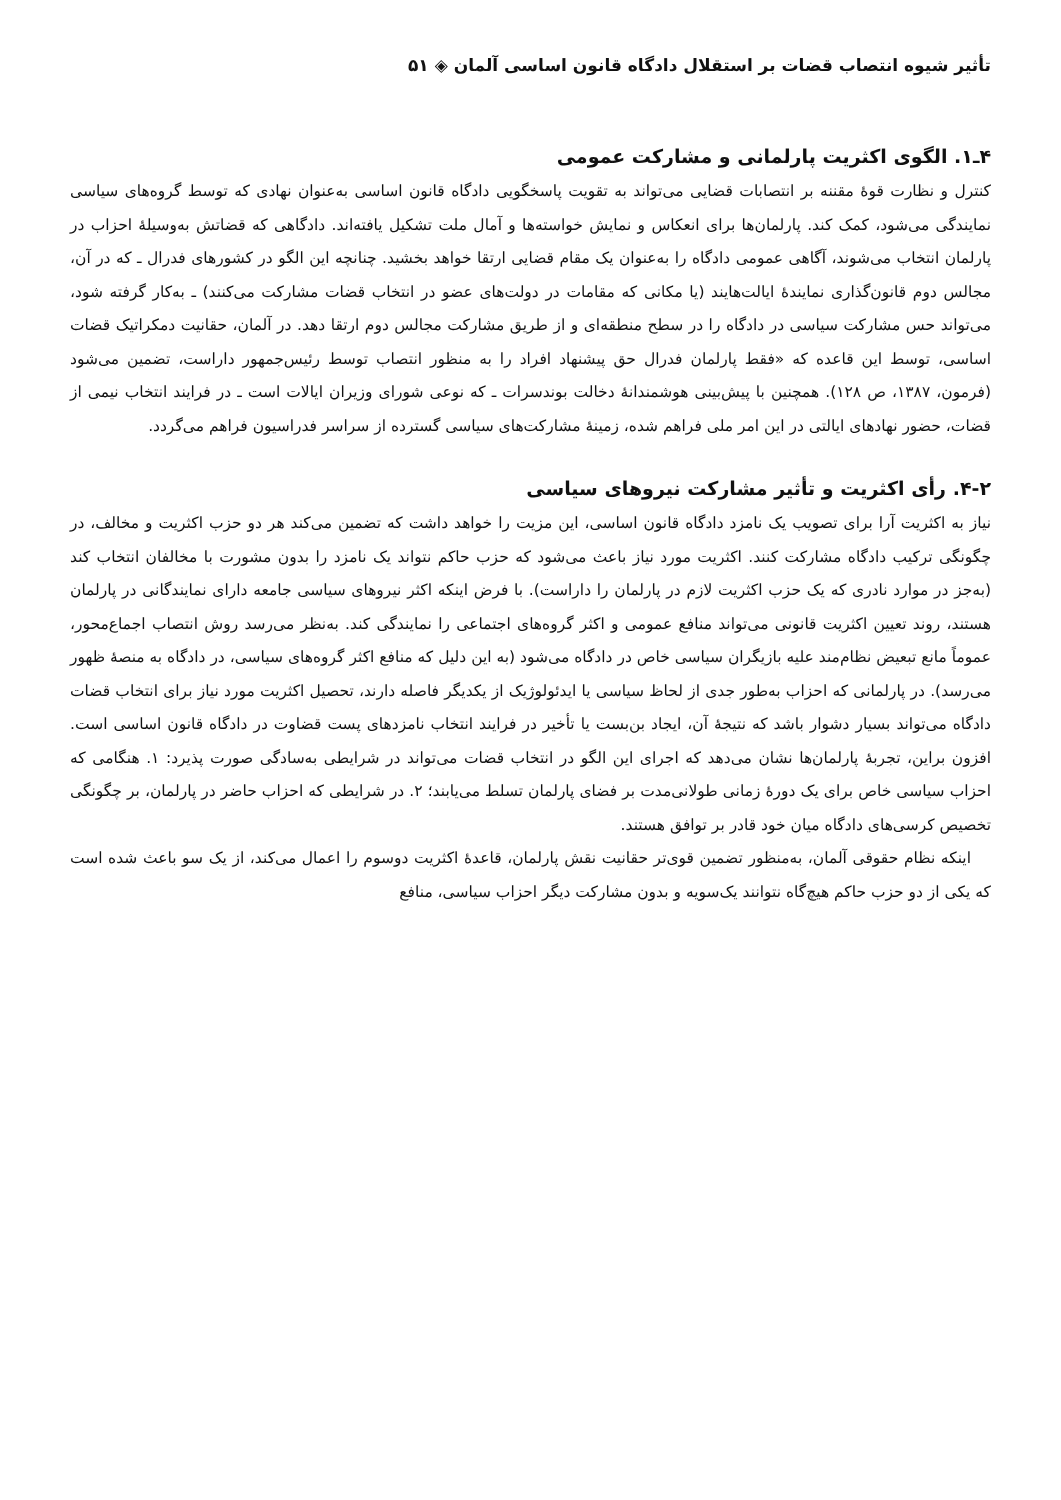تأثیر شیوه انتصاب قضات بر استقلال دادگاه قانون اساسی آلمان ◈ ۵۱
۴ـ۱. الگوی اکثریت پارلمانی و مشارکت عمومی
کنترل و نظارت قوهٔ مقننه بر انتصابات قضایی می‌تواند به تقویت پاسخگویی دادگاه قانون اساسی به‌عنوان نهادی که توسط گروه‌های سیاسی نمایندگی می‌شود، کمک کند. پارلمان‌ها برای انعکاس و نمایش خواسته‌ها و آمال ملت تشکیل یافته‌اند. دادگاهی که قضاتش به‌وسیلهٔ احزاب در پارلمان انتخاب می‌شوند، آگاهی عمومی دادگاه را به‌عنوان یک مقام قضایی ارتقا خواهد بخشید. چنانچه این الگو در کشورهای فدرال ـ که در آن، مجالس دوم قانون‌گذاری نمایندهٔ ایالت‌هایند (یا مکانی که مقامات در دولت‌های عضو در انتخاب قضات مشارکت می‌کنند) ـ به‌کار گرفته شود، می‌تواند حس مشارکت سیاسی در دادگاه را در سطح منطقه‌ای و از طریق مشارکت مجالس دوم ارتقا دهد. در آلمان، حقانیت دمکراتیک قضات اساسی، توسط این قاعده که «فقط پارلمان فدرال حق پیشنهاد افراد را به منظور انتصاب توسط رئیس‌جمهور داراست، تضمین می‌شود (فرمون، ۱۳۸۷، ص ۱۲۸). همچنین با پیش‌بینی هوشمندانهٔ دخالت بوندسرات ـ که نوعی شورای وزیران ایالات است ـ در فرایند انتخاب نیمی از قضات، حضور نهادهای ایالتی در این امر ملی فراهم شده، زمینهٔ مشارکت‌های سیاسی گسترده از سراسر فدراسیون فراهم می‌گردد.
۴-۲. رأی اکثریت و تأثیر مشارکت نیروهای سیاسی
نیاز به اکثریت آرا برای تصویب یک نامزد دادگاه قانون اساسی، این مزیت را خواهد داشت که تضمین می‌کند هر دو حزب اکثریت و مخالف، در چگونگی ترکیب دادگاه مشارکت کنند. اکثریت مورد نیاز باعث می‌شود که حزب حاکم نتواند یک نامزد را بدون مشورت با مخالفان انتخاب کند (به‌جز در موارد نادری که یک حزب اکثریت لازم در پارلمان را داراست). با فرض اینکه اکثر نیروهای سیاسی جامعه دارای نمایندگانی در پارلمان هستند، روند تعیین اکثریت قانونی می‌تواند منافع عمومی و اکثر گروه‌های اجتماعی را نمایندگی کند. به‌نظر می‌رسد روش انتصاب اجماع‌محور، عموماً مانع تبعیض نظام‌مند علیه بازیگران سیاسی خاص در دادگاه می‌شود (به این دلیل که منافع اکثر گروه‌های سیاسی، در دادگاه به منصهٔ ظهور می‌رسد). در پارلمانی که احزاب به‌طور جدی از لحاظ سیاسی یا ایدئولوژیک از یکدیگر فاصله دارند، تحصیل اکثریت مورد نیاز برای انتخاب قضات دادگاه می‌تواند بسیار دشوار باشد که نتیجهٔ آن، ایجاد بن‌بست یا تأخیر در فرایند انتخاب نامزدهای پست قضاوت در دادگاه قانون اساسی است. افزون براین، تجربهٔ پارلمان‌ها نشان می‌دهد که اجرای این الگو در انتخاب قضات می‌تواند در شرایطی به‌سادگی صورت پذیرد: ۱. هنگامی که احزاب سیاسی خاص برای یک دورهٔ زمانی طولانی‌مدت بر فضای پارلمان تسلط می‌یابند؛ ۲. در شرایطی که احزاب حاضر در پارلمان، بر چگونگی تخصیص کرسی‌های دادگاه میان خود قادر بر توافق هستند.
اینکه نظام حقوقی آلمان، به‌منظور تضمین قوی‌تر حقانیت نقش پارلمان، قاعدهٔ اکثریت دوسوم را اعمال می‌کند، از یک سو باعث شده است که یکی از دو حزب حاکم هیچ‌گاه نتوانند یک‌سویه و بدون مشارکت دیگر احزاب سیاسی، منافع